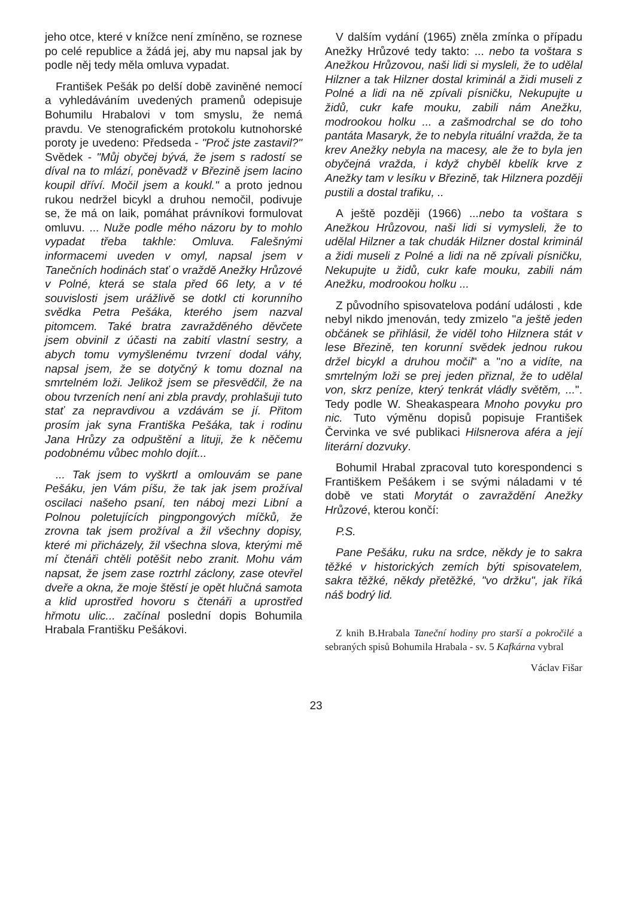jeho otce, které v knížce není zmíněno, se roznese po celé republice a žádá jej, aby mu napsal jak by podle něj tedy měla omluva vypadat.
František Pešák po delší době zaviněné nemocí a vyhledáváním uvedených pramenů odepisuje Bohumilu Hrabalovi v tom smyslu, že nemá pravdu. Ve stenografickém protokolu kutnohorské poroty je uvedeno: Předseda - "Proč jste zastavil?" Svědek - "Můj obyčej bývá, že jsem s radostí se díval na to mlází, poněvadž v Březině jsem lacino koupil dříví. Močil jsem a koukl." a proto jednou rukou nedržel bicykl a druhou nemočil, podivuje se, že má on laik, pomáhat právníkovi formulovat omluvu. ... Nuže podle mého názoru by to mohlo vypadat třeba takhle: Omluva. Falešnými informacemi uveden v omyl, napsal jsem v Tanečních hodinách stať o vraždě Anežky Hrůzové v Polné, která se stala před 66 lety, a v té souvislosti jsem urážlivě se dotkl cti korunního svědka Petra Pešáka, kterého jsem nazval pitomcem. Také bratra zavražděného děvčete jsem obvinil z účasti na zabití vlastní sestry, a abych tomu vymyšlenému tvrzení dodal váhy, napsal jsem, že se dotyčný k tomu doznal na smrtelném loži. Jelikož jsem se přesvědčil, že na obou tvrzeních není ani zbla pravdy, prohlašuji tuto stať za nepravdivou a vzdávám se jí. Přitom prosím jak syna Františka Pešáka, tak i rodinu Jana Hrůzy za odpuštění a lituji, že k něčemu podobnému vůbec mohlo dojít...
... Tak jsem to vyškrtl a omlouvám se pane Pešáku, jen Vám píšu, že tak jak jsem prožíval oscilaci našeho psaní, ten náboj mezi Libní a Polnou poletujících pingpongových míčků, že zrovna tak jsem prožíval a žil všechny dopisy, které mi přicházely, žil všechna slova, kterými mě mí čtenáři chtěli potěšit nebo zranit. Mohu vám napsat, že jsem zase roztrhl záclony, zase otevřel dveře a okna, že moje štěstí je opět hlučná samota a klid uprostřed hovoru s čtenáři a uprostřed hřmotu ulic... začínal poslední dopis Bohumila Hrabala Františku Pešákovi.
V dalším vydání (1965) zněla zmínka o případu Anežky Hrůzové tedy takto: ... nebo ta voštara s Anežkou Hrůzovou, naši lidi si mysleli, že to udělal Hilzner a tak Hilzner dostal kriminál a židi museli z Polné a lidi na ně zpívali písničku, Nekupujte u židů, cukr kafe mouku, zabili nám Anežku, modrookou holku ... a zašmodrchal se do toho pantáta Masaryk, že to nebyla rituální vražda, že ta krev Anežky nebyla na macesy, ale že to byla jen obyčejná vražda, i když chyběl kbelík krve z Anežky tam v lesíku v Březině, tak Hilznera později pustili a dostal trafiku, ..
A ještě později (1966) ...nebo ta voštara s Anežkou Hrůzovou, naši lidi si vymysleli, že to udělal Hilzner a tak chudák Hilzner dostal kriminál a židi museli z Polné a lidi na ně zpívali písničku, Nekupujte u židů, cukr kafe mouku, zabili nám Anežku, modrookou holku ...
Z původního spisovatelova podání události , kde nebyl nikdo jmenován, tedy zmizelo "a ještě jeden občánek se přihlásil, že viděl toho Hilznera stát v lese Březině, ten korunní svědek jednou rukou držel bicykl a druhou močil" a "no a vidíte, na smrtelným loži se prej jeden přiznal, že to udělal von, skrz peníze, který tenkrát vládly světěm, ...". Tedy podle W. Sheakaspeara Mnoho povyku pro nic. Tuto výměnu dopisů popisuje František Červinka ve své publikaci Hilsnerova aféra a její literární dozvuky.
Bohumil Hrabal zpracoval tuto korespondenci s Františkem Pešákem i se svými náladami v té době ve stati Morytát o zavraždění Anežky Hrůzové, kterou končí:
P.S.
Pane Pešáku, ruku na srdce, někdy je to sakra těžké v historických zemích býti spisovatelem, sakra těžké, někdy přetěžké, "vo držku", jak říká náš bodrý lid.
Z knih B.Hrabala Taneční hodiny pro starší a pokročilé a sebraných spisů Bohumila Hrabala - sv. 5 Kafkárna vybral
Václav Fišar
23